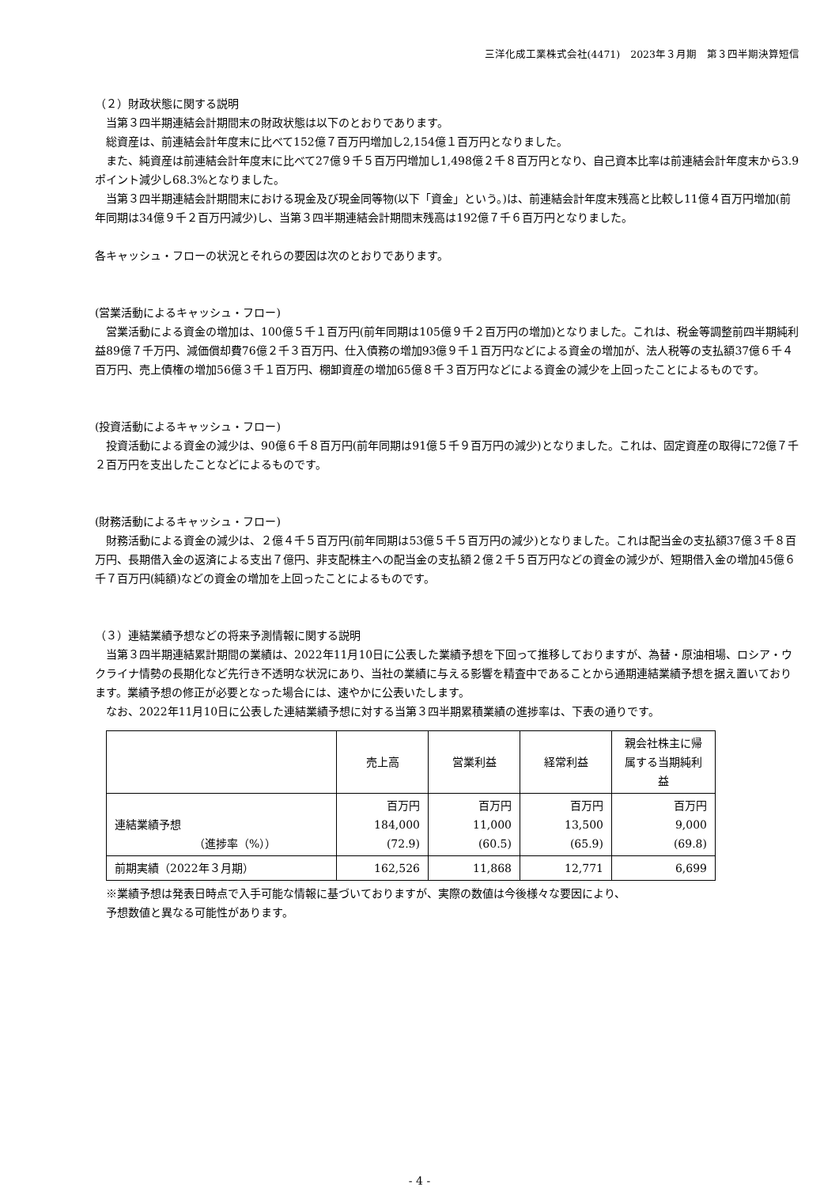三洋化成工業株式会社(4471)　2023年３月期　第３四半期決算短信
（２）財政状態に関する説明
当第３四半期連結会計期間末の財政状態は以下のとおりであります。
総資産は、前連結会計年度末に比べて152億７百万円増加し2,154億１百万円となりました。
また、純資産は前連結会計年度末に比べて27億９千５百万円増加し1,498億２千８百万円となり、自己資本比率は前連結会計年度末から3.9ポイント減少し68.3%となりました。
当第３四半期連結会計期間末における現金及び現金同等物(以下「資金」という。)は、前連結会計年度末残高と比較し11億４百万円増加(前年同期は34億９千２百万円減少)し、当第３四半期連結会計期間末残高は192億７千６百万円となりました。
各キャッシュ・フローの状況とそれらの要因は次のとおりであります。
(営業活動によるキャッシュ・フロー)
営業活動による資金の増加は、100億５千１百万円(前年同期は105億９千２百万円の増加)となりました。これは、税金等調整前四半期純利益89億７千万円、減価償却費76億２千３百万円、仕入債務の増加93億９千１百万円などによる資金の増加が、法人税等の支払額37億６千４百万円、売上債権の増加56億３千１百万円、棚卸資産の増加65億８千３百万円などによる資金の減少を上回ったことによるものです。
(投資活動によるキャッシュ・フロー)
投資活動による資金の減少は、90億６千８百万円(前年同期は91億５千９百万円の減少)となりました。これは、固定資産の取得に72億７千２百万円を支出したことなどによるものです。
(財務活動によるキャッシュ・フロー)
財務活動による資金の減少は、２億４千５百万円(前年同期は53億５千５百万円の減少)となりました。これは配当金の支払額37億３千８百万円、長期借入金の返済による支出７億円、非支配株主への配当金の支払額２億２千５百万円などの資金の減少が、短期借入金の増加45億６千７百万円(純額)などの資金の増加を上回ったことによるものです。
（３）連結業績予想などの将来予測情報に関する説明
当第３四半期連結累計期間の業績は、2022年11月10日に公表した業績予想を下回って推移しておりますが、為替・原油相場、ロシア・ウクライナ情勢の長期化など先行き不透明な状況にあり、当社の業績に与える影響を精査中であることから通期連結業績予想を据え置いております。業績予想の修正が必要となった場合には、速やかに公表いたします。
なお、2022年11月10日に公表した連結業績予想に対する当第３四半期累積業績の進捗率は、下表の通りです。
| | 売上高 | 営業利益 | 経常利益 | 親会社株主に帰属する当期純利益 |
| --- | --- | --- | --- | --- |
| 連結業績予想 （進捗率（%）） | 百万円 184,000 (72.9) | 百万円 11,000 (60.5) | 百万円 13,500 (65.9) | 百万円 9,000 (69.8) |
| 前期実績（2022年３月期） | 162,526 | 11,868 | 12,771 | 6,699 |
※業績予想は発表日時点で入手可能な情報に基づいておりますが、実際の数値は今後様々な要因により、
予想数値と異なる可能性があります。
- 4 -